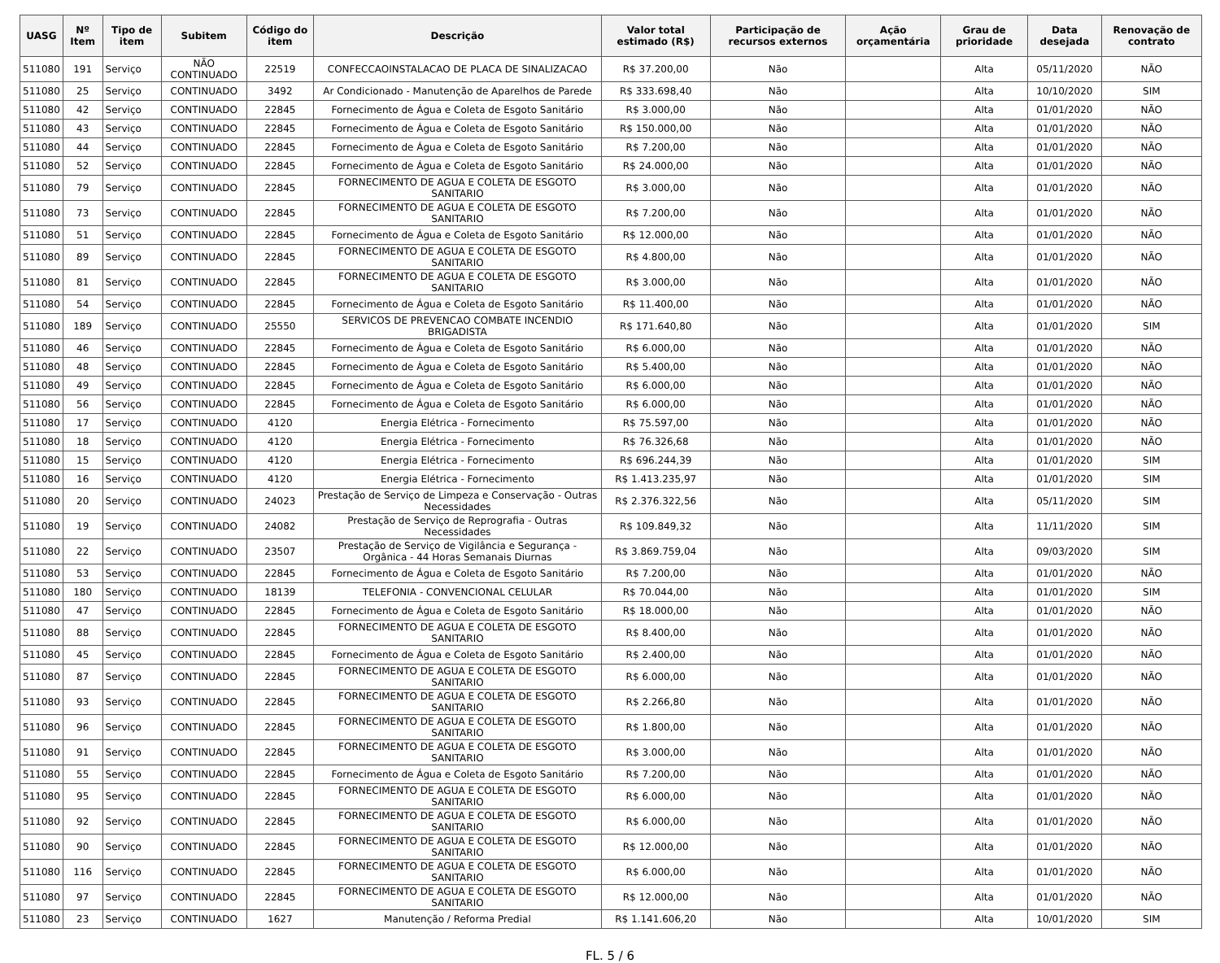| UASG | Nº Item | Tipo de item | Subitem | Código do item | Descrição | Valor total estimado (R$) | Participação de recursos externos | Ação orçamentária | Grau de prioridade | Data desejada | Renovação de contrato |
| --- | --- | --- | --- | --- | --- | --- | --- | --- | --- | --- | --- |
| 511080 | 191 | Serviço | NÃO CONTINUADO | 22519 | CONFECCAOINSTALACAO DE PLACA DE SINALIZACAO | R$ 37.200,00 | Não | | Alta | 05/11/2020 | NÃO |
| 511080 | 25 | Serviço | CONTINUADO | 3492 | Ar Condicionado - Manutenção de Aparelhos de Parede | R$ 333.698,40 | Não | | Alta | 10/10/2020 | SIM |
| 511080 | 42 | Serviço | CONTINUADO | 22845 | Fornecimento de Água e Coleta de Esgoto Sanitário | R$ 3.000,00 | Não | | Alta | 01/01/2020 | NÃO |
| 511080 | 43 | Serviço | CONTINUADO | 22845 | Fornecimento de Água e Coleta de Esgoto Sanitário | R$ 150.000,00 | Não | | Alta | 01/01/2020 | NÃO |
| 511080 | 44 | Serviço | CONTINUADO | 22845 | Fornecimento de Água e Coleta de Esgoto Sanitário | R$ 7.200,00 | Não | | Alta | 01/01/2020 | NÃO |
| 511080 | 52 | Serviço | CONTINUADO | 22845 | Fornecimento de Água e Coleta de Esgoto Sanitário | R$ 24.000,00 | Não | | Alta | 01/01/2020 | NÃO |
| 511080 | 79 | Serviço | CONTINUADO | 22845 | FORNECIMENTO DE AGUA E COLETA DE ESGOTO SANITARIO | R$ 3.000,00 | Não | | Alta | 01/01/2020 | NÃO |
| 511080 | 73 | Serviço | CONTINUADO | 22845 | FORNECIMENTO DE AGUA E COLETA DE ESGOTO SANITARIO | R$ 7.200,00 | Não | | Alta | 01/01/2020 | NÃO |
| 511080 | 51 | Serviço | CONTINUADO | 22845 | Fornecimento de Água e Coleta de Esgoto Sanitário | R$ 12.000,00 | Não | | Alta | 01/01/2020 | NÃO |
| 511080 | 89 | Serviço | CONTINUADO | 22845 | FORNECIMENTO DE AGUA E COLETA DE ESGOTO SANITARIO | R$ 4.800,00 | Não | | Alta | 01/01/2020 | NÃO |
| 511080 | 81 | Serviço | CONTINUADO | 22845 | FORNECIMENTO DE AGUA E COLETA DE ESGOTO SANITARIO | R$ 3.000,00 | Não | | Alta | 01/01/2020 | NÃO |
| 511080 | 54 | Serviço | CONTINUADO | 22845 | Fornecimento de Água e Coleta de Esgoto Sanitário | R$ 11.400,00 | Não | | Alta | 01/01/2020 | NÃO |
| 511080 | 189 | Serviço | CONTINUADO | 25550 | SERVICOS DE PREVENCAO COMBATE INCENDIO BRIGADISTA | R$ 171.640,80 | Não | | Alta | 01/01/2020 | SIM |
| 511080 | 46 | Serviço | CONTINUADO | 22845 | Fornecimento de Água e Coleta de Esgoto Sanitário | R$ 6.000,00 | Não | | Alta | 01/01/2020 | NÃO |
| 511080 | 48 | Serviço | CONTINUADO | 22845 | Fornecimento de Água e Coleta de Esgoto Sanitário | R$ 5.400,00 | Não | | Alta | 01/01/2020 | NÃO |
| 511080 | 49 | Serviço | CONTINUADO | 22845 | Fornecimento de Água e Coleta de Esgoto Sanitário | R$ 6.000,00 | Não | | Alta | 01/01/2020 | NÃO |
| 511080 | 56 | Serviço | CONTINUADO | 22845 | Fornecimento de Água e Coleta de Esgoto Sanitário | R$ 6.000,00 | Não | | Alta | 01/01/2020 | NÃO |
| 511080 | 17 | Serviço | CONTINUADO | 4120 | Energia Elétrica - Fornecimento | R$ 75.597,00 | Não | | Alta | 01/01/2020 | NÃO |
| 511080 | 18 | Serviço | CONTINUADO | 4120 | Energia Elétrica - Fornecimento | R$ 76.326,68 | Não | | Alta | 01/01/2020 | NÃO |
| 511080 | 15 | Serviço | CONTINUADO | 4120 | Energia Elétrica - Fornecimento | R$ 696.244,39 | Não | | Alta | 01/01/2020 | SIM |
| 511080 | 16 | Serviço | CONTINUADO | 4120 | Energia Elétrica - Fornecimento | R$ 1.413.235,97 | Não | | Alta | 01/01/2020 | SIM |
| 511080 | 20 | Serviço | CONTINUADO | 24023 | Prestação de Serviço de Limpeza e Conservação - Outras Necessidades | R$ 2.376.322,56 | Não | | Alta | 05/11/2020 | SIM |
| 511080 | 19 | Serviço | CONTINUADO | 24082 | Prestação de Serviço de Reprografia - Outras Necessidades | R$ 109.849,32 | Não | | Alta | 11/11/2020 | SIM |
| 511080 | 22 | Serviço | CONTINUADO | 23507 | Prestação de Serviço de Vigilância e Segurança - Orgânica - 44 Horas Semanais Diurnas | R$ 3.869.759,04 | Não | | Alta | 09/03/2020 | SIM |
| 511080 | 53 | Serviço | CONTINUADO | 22845 | Fornecimento de Água e Coleta de Esgoto Sanitário | R$ 7.200,00 | Não | | Alta | 01/01/2020 | NÃO |
| 511080 | 180 | Serviço | CONTINUADO | 18139 | TELEFONIA - CONVENCIONAL CELULAR | R$ 70.044,00 | Não | | Alta | 01/01/2020 | SIM |
| 511080 | 47 | Serviço | CONTINUADO | 22845 | Fornecimento de Água e Coleta de Esgoto Sanitário | R$ 18.000,00 | Não | | Alta | 01/01/2020 | NÃO |
| 511080 | 88 | Serviço | CONTINUADO | 22845 | FORNECIMENTO DE AGUA E COLETA DE ESGOTO SANITARIO | R$ 8.400,00 | Não | | Alta | 01/01/2020 | NÃO |
| 511080 | 45 | Serviço | CONTINUADO | 22845 | Fornecimento de Água e Coleta de Esgoto Sanitário | R$ 2.400,00 | Não | | Alta | 01/01/2020 | NÃO |
| 511080 | 87 | Serviço | CONTINUADO | 22845 | FORNECIMENTO DE AGUA E COLETA DE ESGOTO SANITARIO | R$ 6.000,00 | Não | | Alta | 01/01/2020 | NÃO |
| 511080 | 93 | Serviço | CONTINUADO | 22845 | FORNECIMENTO DE AGUA E COLETA DE ESGOTO SANITARIO | R$ 2.266,80 | Não | | Alta | 01/01/2020 | NÃO |
| 511080 | 96 | Serviço | CONTINUADO | 22845 | FORNECIMENTO DE AGUA E COLETA DE ESGOTO SANITARIO | R$ 1.800,00 | Não | | Alta | 01/01/2020 | NÃO |
| 511080 | 91 | Serviço | CONTINUADO | 22845 | FORNECIMENTO DE AGUA E COLETA DE ESGOTO SANITARIO | R$ 3.000,00 | Não | | Alta | 01/01/2020 | NÃO |
| 511080 | 55 | Serviço | CONTINUADO | 22845 | Fornecimento de Água e Coleta de Esgoto Sanitário | R$ 7.200,00 | Não | | Alta | 01/01/2020 | NÃO |
| 511080 | 95 | Serviço | CONTINUADO | 22845 | FORNECIMENTO DE AGUA E COLETA DE ESGOTO SANITARIO | R$ 6.000,00 | Não | | Alta | 01/01/2020 | NÃO |
| 511080 | 92 | Serviço | CONTINUADO | 22845 | FORNECIMENTO DE AGUA E COLETA DE ESGOTO SANITARIO | R$ 6.000,00 | Não | | Alta | 01/01/2020 | NÃO |
| 511080 | 90 | Serviço | CONTINUADO | 22845 | FORNECIMENTO DE AGUA E COLETA DE ESGOTO SANITARIO | R$ 12.000,00 | Não | | Alta | 01/01/2020 | NÃO |
| 511080 | 116 | Serviço | CONTINUADO | 22845 | FORNECIMENTO DE AGUA E COLETA DE ESGOTO SANITARIO | R$ 6.000,00 | Não | | Alta | 01/01/2020 | NÃO |
| 511080 | 97 | Serviço | CONTINUADO | 22845 | FORNECIMENTO DE AGUA E COLETA DE ESGOTO SANITARIO | R$ 12.000,00 | Não | | Alta | 01/01/2020 | NÃO |
| 511080 | 23 | Serviço | CONTINUADO | 1627 | Manutenção / Reforma Predial | R$ 1.141.606,20 | Não | | Alta | 10/01/2020 | SIM |
FL. 5 / 6